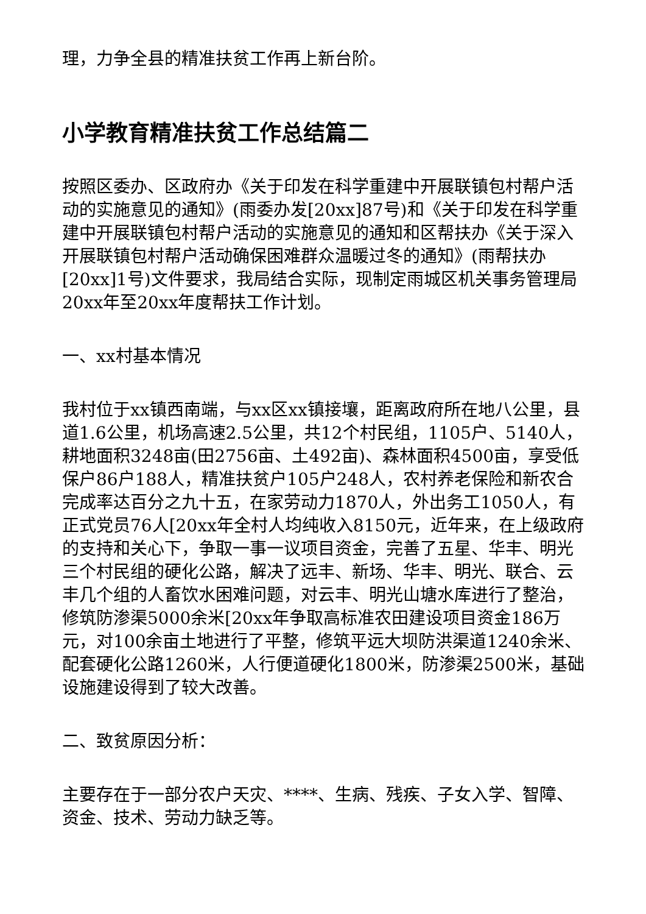理，力争全县的精准扶贫工作再上新台阶。
小学教育精准扶贫工作总结篇二
按照区委办、区政府办《关于印发在科学重建中开展联镇包村帮户活动的实施意见的通知》(雨委办发[20xx]87号)和《关于印发在科学重建中开展联镇包村帮户活动的实施意见的通知和区帮扶办《关于深入开展联镇包村帮户活动确保困难群众温暖过冬的通知》(雨帮扶办[20xx]1号)文件要求，我局结合实际，现制定雨城区机关事务管理局20xx年至20xx年度帮扶工作计划。
一、xx村基本情况
我村位于xx镇西南端，与xx区xx镇接壤，距离政府所在地八公里，县道1.6公里，机场高速2.5公里，共12个村民组，1105户、5140人，耕地面积3248亩(田2756亩、土492亩)、森林面积4500亩，享受低保户86户188人，精准扶贫户105户248人，农村养老保险和新农合完成率达百分之九十五，在家劳动力1870人，外出务工1050人，有正式党员76人[20xx年全村人均纯收入8150元，近年来，在上级政府的支持和关心下，争取一事一议项目资金，完善了五星、华丰、明光三个村民组的硬化公路，解决了远丰、新场、华丰、明光、联合、云丰几个组的人畜饮水困难问题，对云丰、明光山塘水库进行了整治，修筑防渗渠5000余米[20xx年争取高标准农田建设项目资金186万元，对100余亩土地进行了平整，修筑平远大坝防洪渠道1240余米、配套硬化公路1260米，人行便道硬化1800米，防渗渠2500米，基础设施建设得到了较大改善。
二、致贫原因分析：
主要存在于一部分农户天灾、****、生病、残疾、子女入学、智障、资金、技术、劳动力缺乏等。